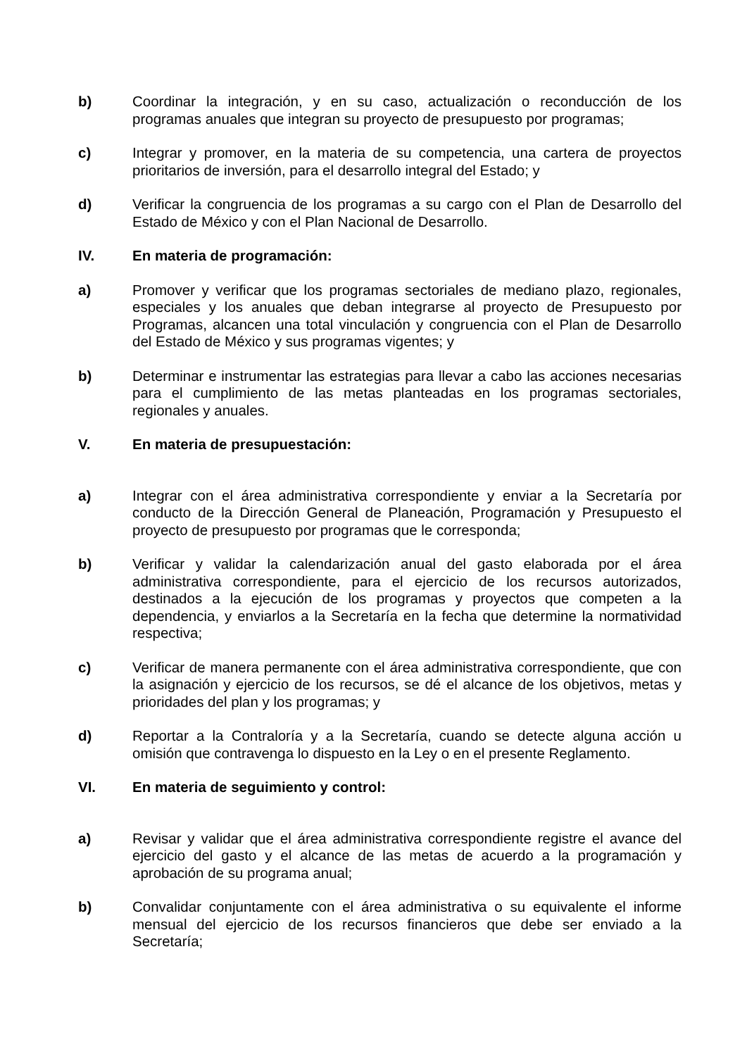b) Coordinar la integración, y en su caso, actualización o reconducción de los programas anuales que integran su proyecto de presupuesto por programas;
c) Integrar y promover, en la materia de su competencia, una cartera de proyectos prioritarios de inversión, para el desarrollo integral del Estado; y
d) Verificar la congruencia de los programas a su cargo con el Plan de Desarrollo del Estado de México y con el Plan Nacional de Desarrollo.
IV. En materia de programación:
a) Promover y verificar que los programas sectoriales de mediano plazo, regionales, especiales y los anuales que deban integrarse al proyecto de Presupuesto por Programas, alcancen una total vinculación y congruencia con el Plan de Desarrollo del Estado de México y sus programas vigentes; y
b) Determinar e instrumentar las estrategias para llevar a cabo las acciones necesarias para el cumplimiento de las metas planteadas en los programas sectoriales, regionales y anuales.
V. En materia de presupuestación:
a) Integrar con el área administrativa correspondiente y enviar a la Secretaría por conducto de la Dirección General de Planeación, Programación y Presupuesto el proyecto de presupuesto por programas que le corresponda;
b) Verificar y validar la calendarización anual del gasto elaborada por el área administrativa correspondiente, para el ejercicio de los recursos autorizados, destinados a la ejecución de los programas y proyectos que competen a la dependencia, y enviarlos a la Secretaría en la fecha que determine la normatividad respectiva;
c) Verificar de manera permanente con el área administrativa correspondiente, que con la asignación y ejercicio de los recursos, se dé el alcance de los objetivos, metas y prioridades del plan y los programas; y
d) Reportar a la Contraloría y a la Secretaría, cuando se detecte alguna acción u omisión que contravenga lo dispuesto en la Ley o en el presente Reglamento.
VI. En materia de seguimiento y control:
a) Revisar y validar que el área administrativa correspondiente registre el avance del ejercicio del gasto y el alcance de las metas de acuerdo a la programación y aprobación de su programa anual;
b) Convalidar conjuntamente con el área administrativa o su equivalente el informe mensual del ejercicio de los recursos financieros que debe ser enviado a la Secretaría;